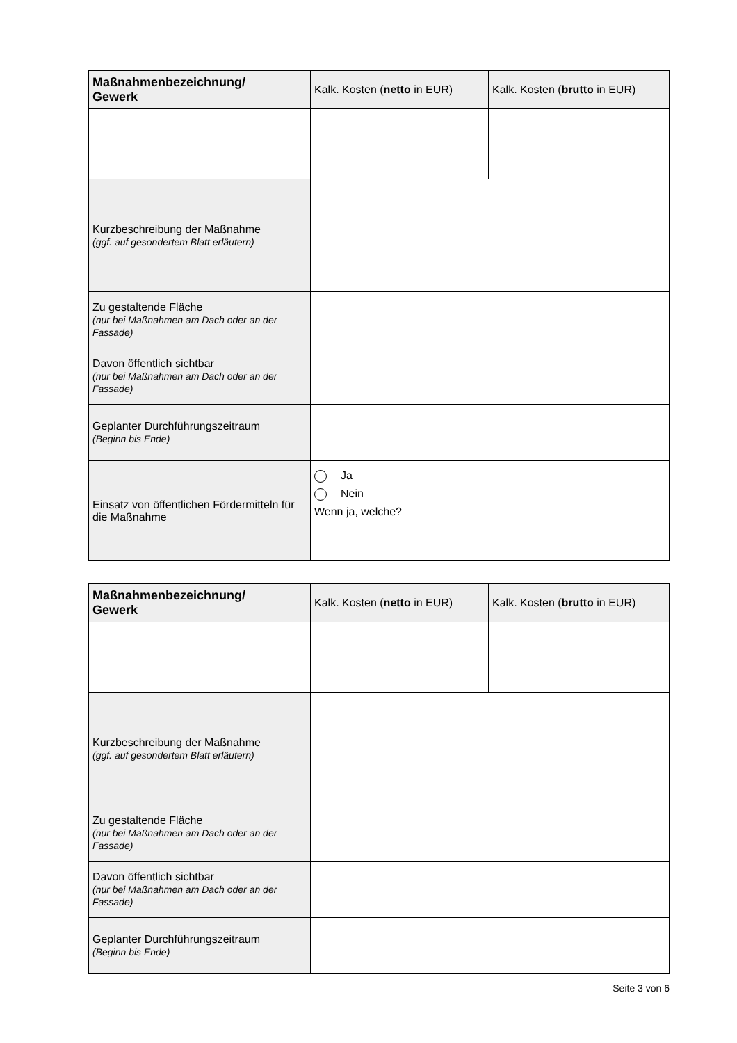| Maßnahmenbezeichnung/ Gewerk | Kalk. Kosten ( netto in EUR) | Kalk. Kosten ( brutto in EUR) |
| --- | --- | --- |
| Kurzbeschreibung der Maßnahme (ggf. auf gesondertem Blatt erläutern) | | |
| Zu gestaltende Fläche (nur bei Maßnahmen am Dach oder an der Fassade) | | |
| Davon öffentlich sichtbar (nur bei Maßnahmen am Dach oder an der Fassade) | | |
| Geplanter Durchführungszeitraum (Beginn bis Ende) | | |
| Einsatz von öffentlichen Fördermitteln für die Maßnahme | Ja Nein Wenn ja, welche? | |
| Maßnahmenbezeichnung/ Gewerk | Kalk. Kosten ( netto in EUR) | Kalk. Kosten ( brutto in EUR) |
| --- | --- | --- |
| Kurzbeschreibung der Maßnahme (ggf. auf gesondertem Blatt erläutern) | | |
| Zu gestaltende Fläche (nur bei Maßnahmen am Dach oder an der Fassade) | | |
| Davon öffentlich sichtbar (nur bei Maßnahmen am Dach oder an der Fassade) | | |
| Geplanter Durchführungszeitraum (Beginn bis Ende) | | |
Seite 3 von 6